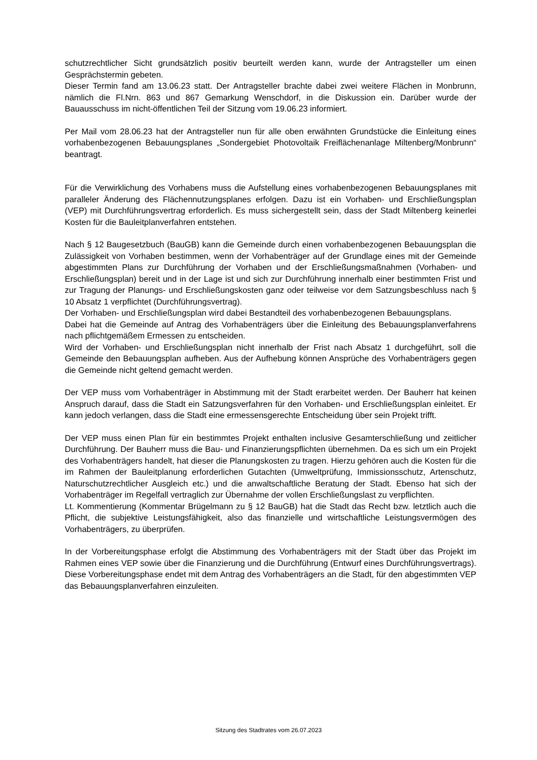schutzrechtlicher Sicht grundsätzlich positiv beurteilt werden kann, wurde der Antragsteller um einen Gesprächstermin gebeten.
Dieser Termin fand am 13.06.23 statt. Der Antragsteller brachte dabei zwei weitere Flächen in Monbrunn, nämlich die Fl.Nrn. 863 und 867 Gemarkung Wenschdorf, in die Diskussion ein. Darüber wurde der Bauausschuss im nicht-öffentlichen Teil der Sitzung vom 19.06.23 informiert.
Per Mail vom 28.06.23 hat der Antragsteller nun für alle oben erwähnten Grundstücke die Einleitung eines vorhabenbezogenen Bebauungsplanes „Sondergebiet Photovoltaik Freiflächenanlage Miltenberg/Monbrunn“ beantragt.
Für die Verwirklichung des Vorhabens muss die Aufstellung eines vorhabenbezogenen Bebauungsplanes mit paralleler Änderung des Flächennutzungsplanes erfolgen. Dazu ist ein Vorhaben- und Erschließungsplan (VEP) mit Durchführungsvertrag erforderlich. Es muss sichergestellt sein, dass der Stadt Miltenberg keinerlei Kosten für die Bauleitplanverfahren entstehen.
Nach § 12 Baugesetzbuch (BauGB) kann die Gemeinde durch einen vorhabenbezogenen Bebauungsplan die Zulässigkeit von Vorhaben bestimmen, wenn der Vorhabenträger auf der Grundlage eines mit der Gemeinde abgestimmten Plans zur Durchführung der Vorhaben und der Erschließungsmaßnahmen (Vorhaben- und Erschließungsplan) bereit und in der Lage ist und sich zur Durchführung innerhalb einer bestimmten Frist und zur Tragung der Planungs- und Erschließungskosten ganz oder teilweise vor dem Satzungsbeschluss nach § 10 Absatz 1 verpflichtet (Durchführungsvertrag).
Der Vorhaben- und Erschließungsplan wird dabei Bestandteil des vorhabenbezogenen Bebauungsplans.
Dabei hat die Gemeinde auf Antrag des Vorhabenträgers über die Einleitung des Bebauungsplanverfahrens nach pflichtgemäßem Ermessen zu entscheiden.
Wird der Vorhaben- und Erschließungsplan nicht innerhalb der Frist nach Absatz 1 durchgeführt, soll die Gemeinde den Bebauungsplan aufheben. Aus der Aufhebung können Ansprüche des Vorhabenträgers gegen die Gemeinde nicht geltend gemacht werden.
Der VEP muss vom Vorhabenträger in Abstimmung mit der Stadt erarbeitet werden. Der Bauherr hat keinen Anspruch darauf, dass die Stadt ein Satzungsverfahren für den Vorhaben- und Erschließungsplan einleitet. Er kann jedoch verlangen, dass die Stadt eine ermessensgerechte Entscheidung über sein Projekt trifft.
Der VEP muss einen Plan für ein bestimmtes Projekt enthalten inclusive Gesamterschließung und zeitlicher Durchführung. Der Bauherr muss die Bau- und Finanzierungspflichten übernehmen. Da es sich um ein Projekt des Vorhabenträgers handelt, hat dieser die Planungskosten zu tragen. Hierzu gehören auch die Kosten für die im Rahmen der Bauleitplanung erforderlichen Gutachten (Umweltprüfung, Immissionsschutz, Artenschutz, Naturschutzrechtlicher Ausgleich etc.) und die anwaltschaftliche Beratung der Stadt. Ebenso hat sich der Vorhabenträger im Regelfall vertraglich zur Übernahme der vollen Erschließungslast zu verpflichten.
Lt. Kommentierung (Kommentar Brügelmann zu § 12 BauGB) hat die Stadt das Recht bzw. letztlich auch die Pflicht, die subjektive Leistungsfähigkeit, also das finanzielle und wirtschaftliche Leistungsvermögen des Vorhabenträgers, zu überprüfen.
In der Vorbereitungsphase erfolgt die Abstimmung des Vorhabenträgers mit der Stadt über das Projekt im Rahmen eines VEP sowie über die Finanzierung und die Durchführung (Entwurf eines Durchführungsvertrags). Diese Vorbereitungsphase endet mit dem Antrag des Vorhabenträgers an die Stadt, für den abgestimmten VEP das Bebauungsplanverfahren einzuleiten.
Sitzung des Stadtrates vom 26.07.2023